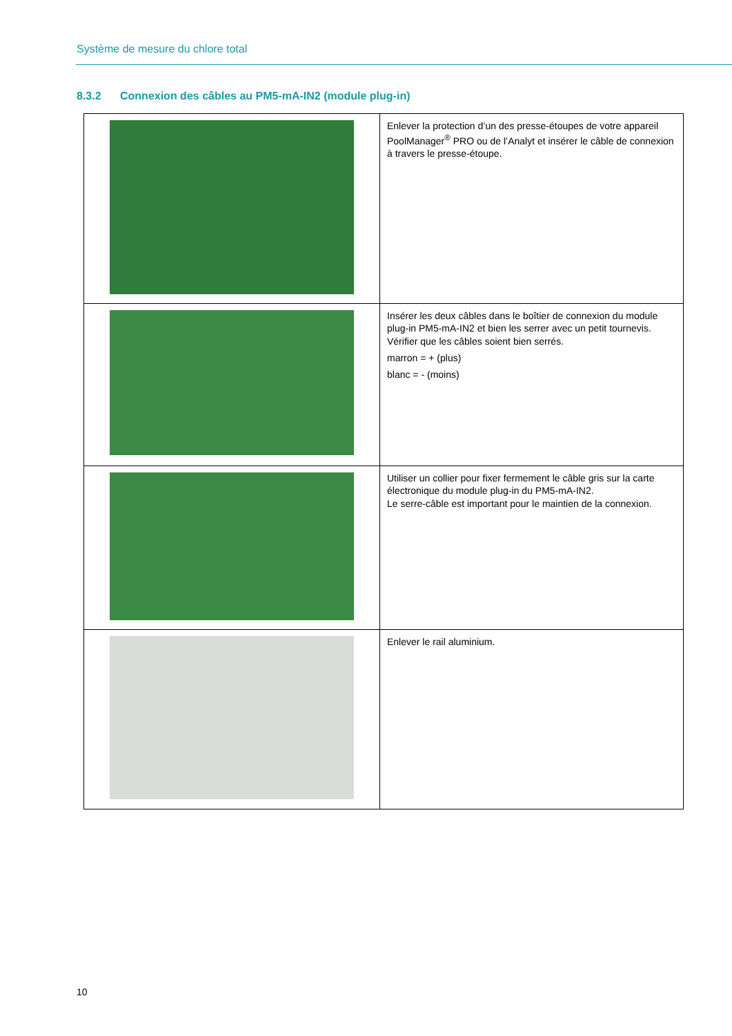Système de mesure du chlore total
8.3.2 Connexion des câbles au PM5-mA-IN2 (module plug-in)
| | Enlever la protection d’un des presse-étoupes de votre appareil PoolManager<sup>®</sup> PRO ou de l’Analyt et insérer le câble de connexion à travers le presse-étoupe. |
| | Insérer les deux câbles dans le boîtier de connexion du module plug-in PM5-mA-IN2 et bien les serrer avec un petit tournevis. Vérifier que les câbles soient bien serrés. marron = + (plus) blanc = - (moins) |
| | Utiliser un collier pour fixer fermement le câble gris sur la carte électronique du module plug-in du PM5-mA-IN2. Le serre-câble est important pour le maintien de la connexion. |
| | Enlever le rail aluminium. |
10